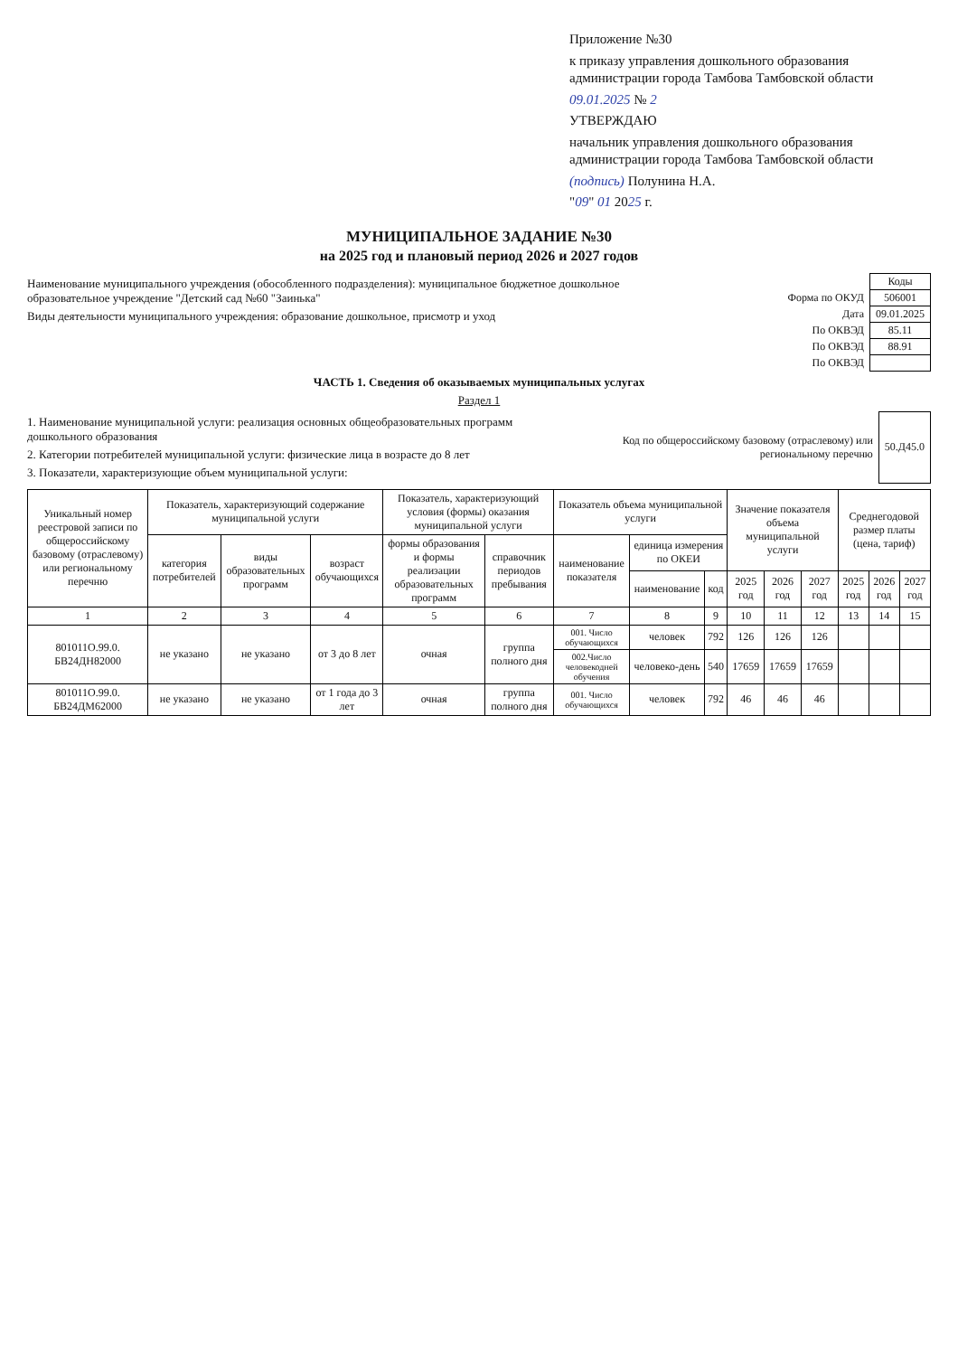Приложение №30
к приказу управления дошкольного образования администрации города Тамбова Тамбовской области
09.01.2025 № 2
УТВЕРЖДАЮ
начальник управления дошкольного образования администрации города Тамбова Тамбовской области
(подпись) Полунина Н.А.
"09" 01 2025 г.
МУНИЦИПАЛЬНОЕ ЗАДАНИЕ №30
на 2025 год и плановый период 2026 и 2027 годов
Наименование муниципального учреждения (обособленного подразделения): муниципальное бюджетное дошкольное образовательное учреждение "Детский сад №60 "Заинька"
Виды деятельности муниципального учреждения: образование дошкольное, присмотр и уход
| | Коды |
| Форма по ОКУД | 506001 |
| Дата | 09.01.2025 |
| По ОКВЭД | 85.11 |
| По ОКВЭД | 88.91 |
| По ОКВЭД | |
ЧАСТЬ 1. Сведения об оказываемых муниципальных услугах
Раздел 1
1. Наименование муниципальной услуги: реализация основных общеобразовательных программ дошкольного образования
2. Категории потребителей муниципальной услуги: физические лица в возрасте до 8 лет
3. Показатели, характеризующие объем муниципальной услуги:
| Код по общероссийскому базовому (отраслевому) или региональному перечню | 50.Д45.0 |
| Уникальный номер реестровой записи по общероссийскому базовому (отраслевому) или региональному перечню | Показатель, характеризующий содержание муниципальной услуги | | | Показатель, характеризующий условия (формы) оказания муниципальной услуги | | Показатель объема муниципальной услуги | | | Значение показателя объема муниципальной услуги | | | Среднегодовой размер платы (цена, тариф) | | |
| --- | --- | --- | --- | --- | --- | --- | --- | --- | --- | --- | --- | --- | --- | --- |
| | категория потребителей | виды образовательных программ | возраст обучающихся | формы образования и формы реализации образовательных программ | справочник периодов пребывания | наименование показателя | единица измерения по ОКЕИ | | | | | | | |
| | | | | | | | наименование | код | 2025 год | 2026 год | 2027 год | 2025 год | 2026 год | 2027 год |
| 1 | 2 | 3 | 4 | 5 | 6 | 7 | 8 | 9 | 10 | 11 | 12 | 13 | 14 | 15 |
| 801011О.99.0. БВ24ДН82000 | не указано | не указано | от 3 до 8 лет | очная | группа полного дня | 001. Число обучающихся | человек | 792 | 126 | 126 | 126 | | | |
| | | | | | | 002.Число человекодней обучения | человеко-день | 540 | 17659 | 17659 | 17659 | | | |
| 801011О.99.0. БВ24ДМ62000 | не указано | не указано | от 1 года до 3 лет | очная | группа полного дня | 001. Число обучающихся | человек | 792 | 46 | 46 | 46 | | | |